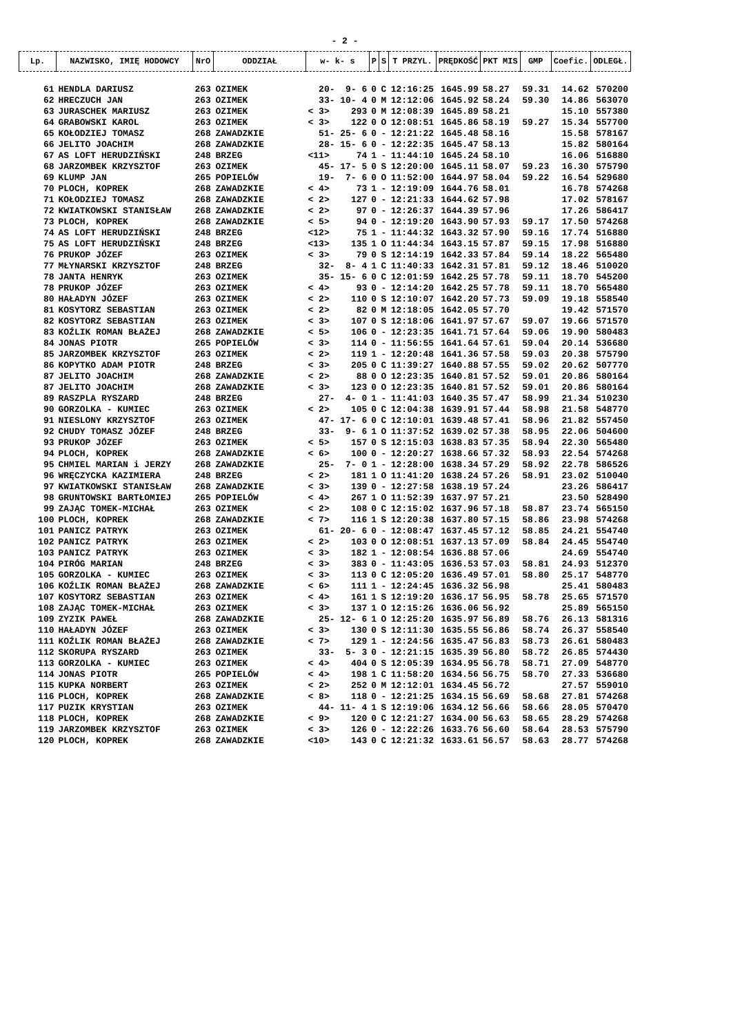- 2 -
| Lp. | NAZWISKO, IMIĘ HODOWCY | NrO | ODDZIAŁ | w- k- s | P | S | T PRZYL. | PRĘDKOŚĆ | PKT MIS | GMP | Coefic. | ODLEGŁ. |
| --- | --- | --- | --- | --- | --- | --- | --- | --- | --- | --- | --- | --- |
| 61 | HENDLA DARIUSZ | 263 | OZIMEK | 20- 9- 6 | 0 | C | 12:16:25 | 1645.99 | 58.27 | 59.31 | 14.62 | 570200 |
| 62 | HRECZUCH JAN | 263 | OZIMEK | 33- 10- 4 | 0 | M | 12:12:06 | 1645.92 | 58.24 | 59.30 | 14.86 | 563070 |
| 63 | JURASCHEK MARIUSZ | 263 | OZIMEK | < 3> 293 | 0 | M | 12:08:39 | 1645.89 | 58.21 | | 15.10 | 557380 |
| 64 | GRABOWSKI KAROL | 263 | OZIMEK | < 3> 122 | 0 | O | 12:08:51 | 1645.86 | 58.19 | 59.27 | 15.34 | 557700 |
| 65 | KOŁODZIEJ TOMASZ | 268 | ZAWADZKIE | 51- 25- 6 | 0 | - | 12:21:22 | 1645.48 | 58.16 | | 15.58 | 578167 |
| 66 | JELITO JOACHIM | 268 | ZAWADZKIE | 28- 15- 6 | 0 | - | 12:22:35 | 1645.47 | 58.13 | | 15.82 | 580164 |
| 67 | AS LOFT HERUDZIŃSKI | 248 | BRZEG | <11> 74 | 1 | - | 11:44:10 | 1645.24 | 58.10 | | 16.06 | 516880 |
| 68 | JARZOMBEK KRZYSZTOF | 263 | OZIMEK | 45- 17- 5 | 0 | S | 12:20:00 | 1645.11 | 58.07 | 59.23 | 16.30 | 575790 |
| 69 | KLUMP JAN | 265 | POPIELÓW | 19- 7- 6 | 0 | O | 11:52:00 | 1644.97 | 58.04 | 59.22 | 16.54 | 529680 |
| 70 | PLOCH, KOPREK | 268 | ZAWADZKIE | < 4> 73 | 1 | - | 12:19:09 | 1644.76 | 58.01 | | 16.78 | 574268 |
| 71 | KOŁODZIEJ TOMASZ | 268 | ZAWADZKIE | < 2> 127 | 0 | - | 12:21:33 | 1644.62 | 57.98 | | 17.02 | 578167 |
| 72 | KWIATKOWSKI STANISŁAW | 268 | ZAWADZKIE | < 2> 97 | 0 | - | 12:26:37 | 1644.39 | 57.96 | | 17.26 | 586417 |
| 73 | PLOCH, KOPREK | 268 | ZAWADZKIE | < 5> 94 | 0 | - | 12:19:20 | 1643.90 | 57.93 | 59.17 | 17.50 | 574268 |
| 74 | AS LOFT HERUDZIŃSKI | 248 | BRZEG | <12> 75 | 1 | - | 11:44:32 | 1643.32 | 57.90 | 59.16 | 17.74 | 516880 |
| 75 | AS LOFT HERUDZIŃSKI | 248 | BRZEG | <13> 135 | 1 | O | 11:44:34 | 1643.15 | 57.87 | 59.15 | 17.98 | 516880 |
| 76 | PRUKOP JÓZEF | 263 | OZIMEK | < 3> 79 | 0 | S | 12:14:19 | 1642.33 | 57.84 | 59.14 | 18.22 | 565480 |
| 77 | MŁYNARSKI KRZYSZTOF | 248 | BRZEG | 32- 8- 4 | 1 | C | 11:40:33 | 1642.31 | 57.81 | 59.12 | 18.46 | 510020 |
| 78 | JANTA HENRYK | 263 | OZIMEK | 35- 15- 6 | 0 | C | 12:01:59 | 1642.25 | 57.78 | 59.11 | 18.70 | 545200 |
| 78 | PRUKOP JÓZEF | 263 | OZIMEK | < 4> 93 | 0 | - | 12:14:20 | 1642.25 | 57.78 | 59.11 | 18.70 | 565480 |
| 80 | HAŁADYN JÓZEF | 263 | OZIMEK | < 2> 110 | 0 | S | 12:10:07 | 1642.20 | 57.73 | 59.09 | 19.18 | 558540 |
| 81 | KOSYTORZ SEBASTIAN | 263 | OZIMEK | < 2> 82 | 0 | M | 12:18:05 | 1642.05 | 57.70 | | 19.42 | 571570 |
| 82 | KOSYTORZ SEBASTIAN | 263 | OZIMEK | < 3> 107 | 0 | S | 12:18:06 | 1641.97 | 57.67 | 59.07 | 19.66 | 571570 |
| 83 | KOŹLIK ROMAN BŁAŻEJ | 268 | ZAWADZKIE | < 5> 106 | 0 | - | 12:23:35 | 1641.71 | 57.64 | 59.06 | 19.90 | 580483 |
| 84 | JONAS PIOTR | 265 | POPIELÓW | < 3> 114 | 0 | - | 11:56:55 | 1641.64 | 57.61 | 59.04 | 20.14 | 536680 |
| 85 | JARZOMBEK KRZYSZTOF | 263 | OZIMEK | < 2> 119 | 1 | - | 12:20:48 | 1641.36 | 57.58 | 59.03 | 20.38 | 575790 |
| 86 | KOPYTKO ADAM PIOTR | 248 | BRZEG | < 3> 205 | 0 | C | 11:39:27 | 1640.88 | 57.55 | 59.02 | 20.62 | 507770 |
| 87 | JELITO JOACHIM | 268 | ZAWADZKIE | < 2> 88 | 0 | O | 12:23:35 | 1640.81 | 57.52 | 59.01 | 20.86 | 580164 |
| 87 | JELITO JOACHIM | 268 | ZAWADZKIE | < 3> 123 | 0 | O | 12:23:35 | 1640.81 | 57.52 | 59.01 | 20.86 | 580164 |
| 89 | RASZPLA RYSZARD | 248 | BRZEG | 27- 4- 0 | 1 | - | 11:41:03 | 1640.35 | 57.47 | 58.99 | 21.34 | 510230 |
| 90 | GORZOLKA - KUMIEC | 263 | OZIMEK | < 2> 105 | 0 | C | 12:04:38 | 1639.91 | 57.44 | 58.98 | 21.58 | 548770 |
| 91 | NIESLONY KRZYSZTOF | 263 | OZIMEK | 47- 17- 6 | 0 | C | 12:10:01 | 1639.48 | 57.41 | 58.96 | 21.82 | 557450 |
| 92 | CHUDY TOMASZ JÓZEF | 248 | BRZEG | 33- 9- 6 | 1 | O | 11:37:52 | 1639.02 | 57.38 | 58.95 | 22.06 | 504600 |
| 93 | PRUKOP JÓZEF | 263 | OZIMEK | < 5> 157 | 0 | S | 12:15:03 | 1638.83 | 57.35 | 58.94 | 22.30 | 565480 |
| 94 | PLOCH, KOPREK | 268 | ZAWADZKIE | < 6> 100 | 0 | - | 12:20:27 | 1638.66 | 57.32 | 58.93 | 22.54 | 574268 |
| 95 | CHMIEL MARIAN i JERZY | 268 | ZAWADZKIE | 25- 7- 0 | 1 | - | 12:28:00 | 1638.34 | 57.29 | 58.92 | 22.78 | 586526 |
| 96 | WRĘCZYCKA KAZIMIERA | 248 | BRZEG | < 2> 181 | 1 | O | 11:41:20 | 1638.24 | 57.26 | 58.91 | 23.02 | 510040 |
| 97 | KWIATKOWSKI STANISŁAW | 268 | ZAWADZKIE | < 3> 139 | 0 | - | 12:27:58 | 1638.19 | 57.24 | | 23.26 | 586417 |
| 98 | GRUNTOWSKI BARTŁOMIEJ | 265 | POPIELÓW | < 4> 267 | 1 | O | 11:52:39 | 1637.97 | 57.21 | | 23.50 | 528490 |
| 99 | ZAJĄC TOMEK-MICHAŁ | 263 | OZIMEK | < 2> 108 | 0 | C | 12:15:02 | 1637.96 | 57.18 | 58.87 | 23.74 | 565150 |
| 100 | PLOCH, KOPREK | 268 | ZAWADZKIE | < 7> 116 | 1 | S | 12:20:38 | 1637.80 | 57.15 | 58.86 | 23.98 | 574268 |
| 101 | PANICZ PATRYK | 263 | OZIMEK | 61- 20- 6 | 0 | - | 12:08:47 | 1637.45 | 57.12 | 58.85 | 24.21 | 554740 |
| 102 | PANICZ PATRYK | 263 | OZIMEK | < 2> 103 | 0 | O | 12:08:51 | 1637.13 | 57.09 | 58.84 | 24.45 | 554740 |
| 103 | PANICZ PATRYK | 263 | OZIMEK | < 3> 182 | 1 | - | 12:08:54 | 1636.88 | 57.06 | | 24.69 | 554740 |
| 104 | PIRÓG MARIAN | 248 | BRZEG | < 3> 383 | 0 | - | 11:43:05 | 1636.53 | 57.03 | 58.81 | 24.93 | 512370 |
| 105 | GORZOLKA - KUMIEC | 263 | OZIMEK | < 3> 113 | 0 | C | 12:05:20 | 1636.49 | 57.01 | 58.80 | 25.17 | 548770 |
| 106 | KOŹLIK ROMAN BŁAŻEJ | 268 | ZAWADZKIE | < 6> 111 | 1 | - | 12:24:45 | 1636.32 | 56.98 | | 25.41 | 580483 |
| 107 | KOSYTORZ SEBASTIAN | 263 | OZIMEK | < 4> 161 | 1 | S | 12:19:20 | 1636.17 | 56.95 | 58.78 | 25.65 | 571570 |
| 108 | ZAJĄC TOMEK-MICHAŁ | 263 | OZIMEK | < 3> 137 | 1 | O | 12:15:26 | 1636.06 | 56.92 | | 25.89 | 565150 |
| 109 | ZYZIK PAWEŁ | 268 | ZAWADZKIE | 25- 12- 6 | 1 | O | 12:25:20 | 1635.97 | 56.89 | 58.76 | 26.13 | 581316 |
| 110 | HAŁADYN JÓZEF | 263 | OZIMEK | < 3> 130 | 0 | S | 12:11:30 | 1635.55 | 56.86 | 58.74 | 26.37 | 558540 |
| 111 | KOŹLIK ROMAN BŁAŻEJ | 268 | ZAWADZKIE | < 7> 129 | 1 | - | 12:24:56 | 1635.47 | 56.83 | 58.73 | 26.61 | 580483 |
| 112 | SKORUPA RYSZARD | 263 | OZIMEK | 33- 5- 3 | 0 | - | 12:21:15 | 1635.39 | 56.80 | 58.72 | 26.85 | 574430 |
| 113 | GORZOLKA - KUMIEC | 263 | OZIMEK | < 4> 404 | 0 | S | 12:05:39 | 1634.95 | 56.78 | 58.71 | 27.09 | 548770 |
| 114 | JONAS PIOTR | 265 | POPIELÓW | < 4> 198 | 1 | C | 11:58:20 | 1634.56 | 56.75 | 58.70 | 27.33 | 536680 |
| 115 | KUPKA NORBERT | 263 | OZIMEK | < 2> 252 | 0 | M | 12:12:01 | 1634.45 | 56.72 | | 27.57 | 559010 |
| 116 | PLOCH, KOPREK | 268 | ZAWADZKIE | < 8> 118 | 0 | - | 12:21:25 | 1634.15 | 56.69 | 58.68 | 27.81 | 574268 |
| 117 | PUZIK KRYSTIAN | 263 | OZIMEK | 44- 11- 4 | 1 | S | 12:19:06 | 1634.12 | 56.66 | 58.66 | 28.05 | 570470 |
| 118 | PLOCH, KOPREK | 268 | ZAWADZKIE | < 9> 120 | 0 | C | 12:21:27 | 1634.00 | 56.63 | 58.65 | 28.29 | 574268 |
| 119 | JARZOMBEK KRZYSZTOF | 263 | OZIMEK | < 3> 126 | 0 | - | 12:22:26 | 1633.76 | 56.60 | 58.64 | 28.53 | 575790 |
| 120 | PLOCH, KOPREK | 268 | ZAWADZKIE | <10> 143 | 0 | C | 12:21:32 | 1633.61 | 56.57 | 58.63 | 28.77 | 574268 |